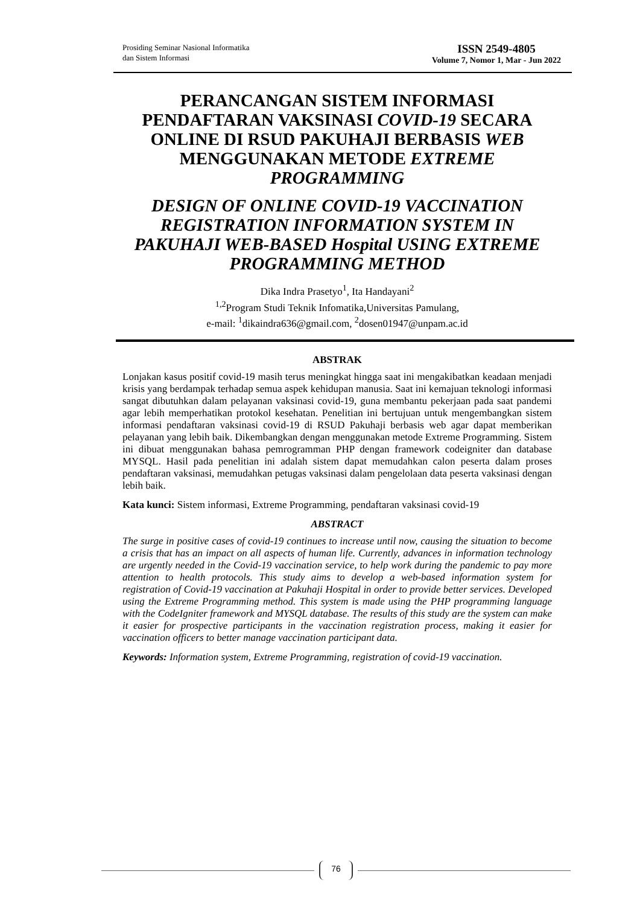Prosiding Seminar Nasional Informatika
dan Sistem Informasi
ISSN 2549-4805
Volume 7, Nomor 1, Mar - Jun 2022
PERANCANGAN SISTEM INFORMASI PENDAFTARAN VAKSINASI COVID-19 SECARA ONLINE DI RSUD PAKUHAJI BERBASIS WEB MENGGUNAKAN METODE EXTREME PROGRAMMING
DESIGN OF ONLINE COVID-19 VACCINATION REGISTRATION INFORMATION SYSTEM IN PAKUHAJI WEB-BASED Hospital USING EXTREME PROGRAMMING METHOD
Dika Indra Prasetyo<sup>1</sup>, Ita Handayani<sup>2</sup>
<sup>1,2</sup>Program Studi Teknik Infomatika,Universitas Pamulang,
e-mail: <sup>1</sup>dikaindra636@gmail.com, <sup>2</sup>dosen01947@unpam.ac.id
ABSTRAK
Lonjakan kasus positif covid-19 masih terus meningkat hingga saat ini mengakibatkan keadaan menjadi krisis yang berdampak terhadap semua aspek kehidupan manusia. Saat ini kemajuan teknologi informasi sangat dibutuhkan dalam pelayanan vaksinasi covid-19, guna membantu pekerjaan pada saat pandemi agar lebih memperhatikan protokol kesehatan. Penelitian ini bertujuan untuk mengembangkan sistem informasi pendaftaran vaksinasi covid-19 di RSUD Pakuhaji berbasis web agar dapat memberikan pelayanan yang lebih baik. Dikembangkan dengan menggunakan metode Extreme Programming. Sistem ini dibuat menggunakan bahasa pemrogramman PHP dengan framework codeigniter dan database MYSQL. Hasil pada penelitian ini adalah sistem dapat memudahkan calon peserta dalam proses pendaftaran vaksinasi, memudahkan petugas vaksinasi dalam pengelolaan data peserta vaksinasi dengan lebih baik.
Kata kunci: Sistem informasi, Extreme Programming, pendaftaran vaksinasi covid-19
ABSTRACT
The surge in positive cases of covid-19 continues to increase until now, causing the situation to become a crisis that has an impact on all aspects of human life. Currently, advances in information technology are urgently needed in the Covid-19 vaccination service, to help work during the pandemic to pay more attention to health protocols. This study aims to develop a web-based information system for registration of Covid-19 vaccination at Pakuhaji Hospital in order to provide better services. Developed using the Extreme Programming method. This system is made using the PHP programming language with the CodeIgniter framework and MYSQL database. The results of this study are the system can make it easier for prospective participants in the vaccination registration process, making it easier for vaccination officers to better manage vaccination participant data.
Keywords: Information system, Extreme Programming, registration of covid-19 vaccination.
76